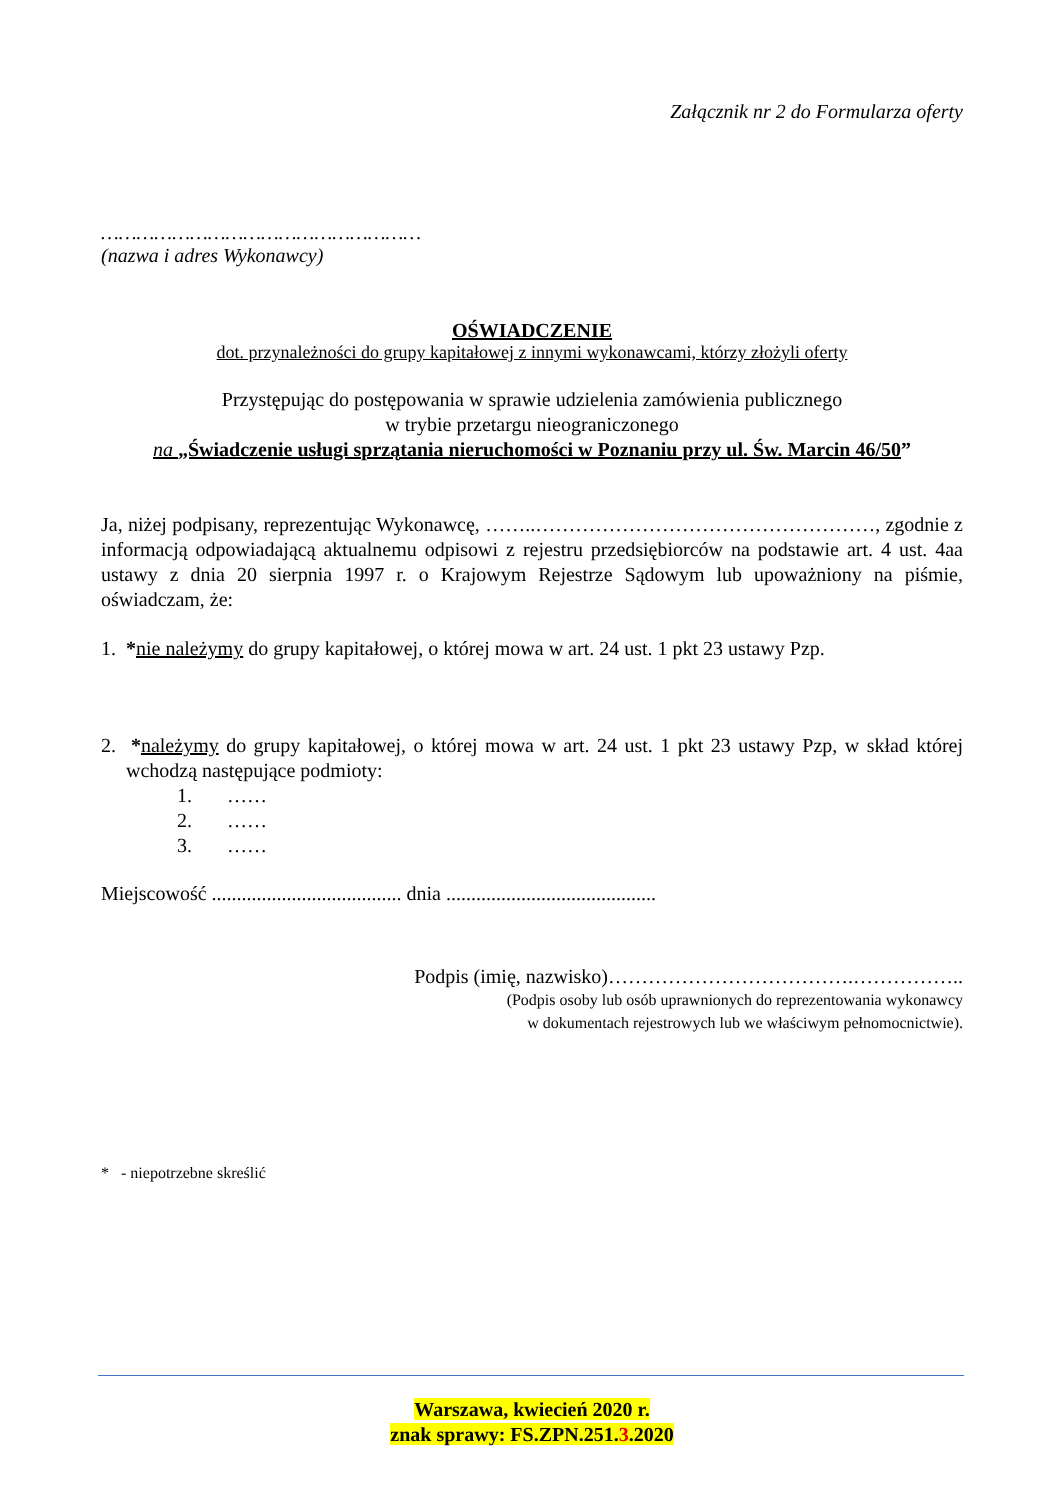Załącznik nr 2 do Formularza oferty
………………………………………………
(nazwa i adres Wykonawcy)
OŚWIADCZENIE
dot. przynależności do grupy kapitałowej z innymi wykonawcami, którzy złożyli oferty
Przystępując do postępowania w sprawie udzielenia zamówienia publicznego
w trybie przetargu nieograniczonego
na „Świadczenie usługi sprzątania nieruchomości w Poznaniu przy ul. Św. Marcin 46/50”
Ja, niżej podpisany, reprezentując Wykonawcę, ……..……………………………………………, zgodnie z informacją odpowiadającą aktualnemu odpisowi z rejestru przedsiębiorców na podstawie art. 4 ust. 4aa ustawy z dnia 20 sierpnia 1997 r. o Krajowym Rejestrze Sądowym lub upoważniony na piśmie, oświadczam, że:
1. *nie należymy do grupy kapitałowej, o której mowa w art. 24 ust. 1 pkt 23 ustawy Pzp.
2. *należymy do grupy kapitałowej, o której mowa w art. 24 ust. 1 pkt 23 ustawy Pzp, w skład której wchodzą następujące podmioty:
1. ……
2. ……
3. ……
Miejscowość ...................................... dnia ..........................................
Podpis (imię, nazwisko)……………………………….……………..
(Podpis osoby lub osób uprawnionych do reprezentowania wykonawcy
w dokumentach rejestrowych lub we właściwym pełnomocnictwie).
* - niepotrzebne skreślić
Warszawa, kwiecień 2020 r.
znak sprawy: FS.ZPN.251.3.2020